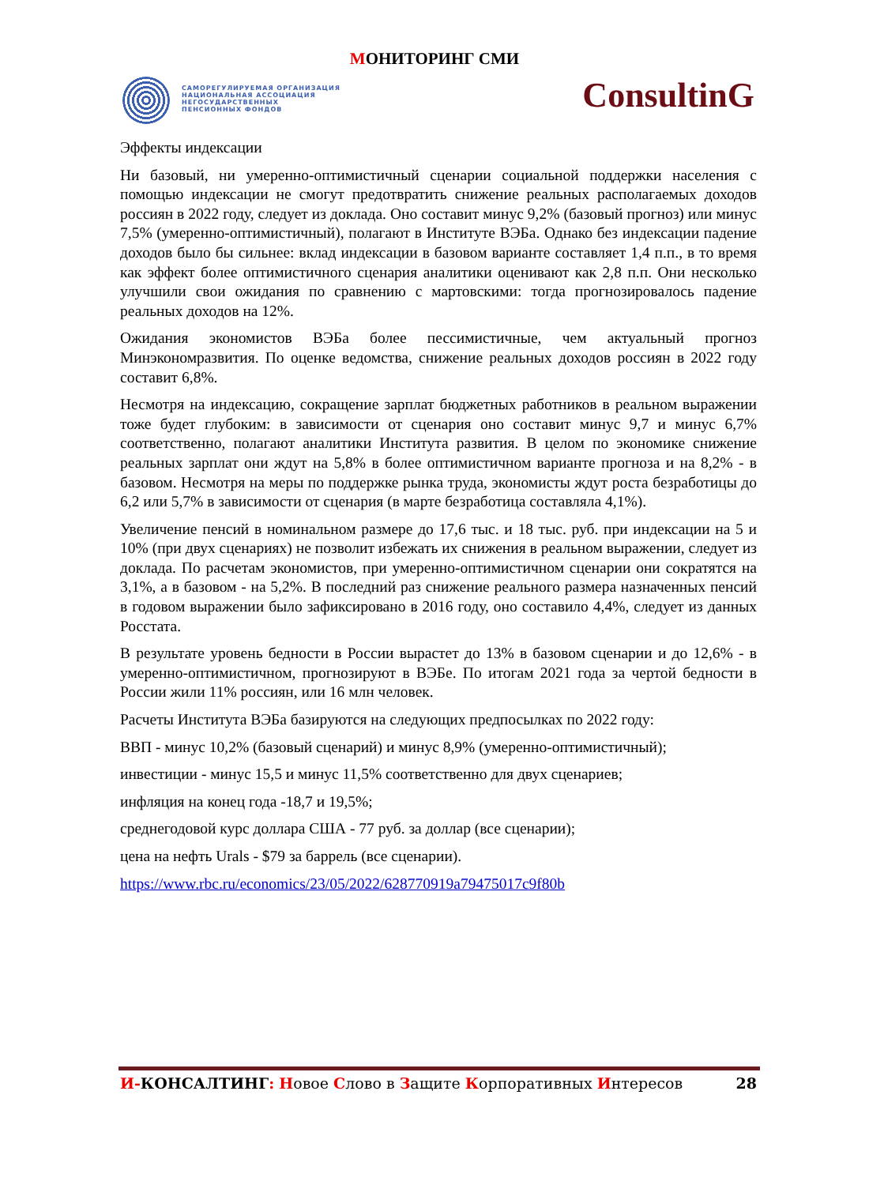МОНИТОРИНГ СМИ
САМОРЕГУЛИРУЕМАЯ ОРГАНИЗАЦИЯ
НАЦИОНАЛЬНАЯ АССОЦИАЦИЯ
НЕГОСУДАРСТВЕННЫХ
ПЕНСИОННЫХ ФОНДОВ
ConsultinG
Эффекты индексации
Ни базовый, ни умеренно-оптимистичный сценарии социальной поддержки населения с помощью индексации не смогут предотвратить снижение реальных располагаемых доходов россиян в 2022 году, следует из доклада. Оно составит минус 9,2% (базовый прогноз) или минус 7,5% (умеренно-оптимистичный), полагают в Институте ВЭБа. Однако без индексации падение доходов было бы сильнее: вклад индексации в базовом варианте составляет 1,4 п.п., в то время как эффект более оптимистичного сценария аналитики оценивают как 2,8 п.п. Они несколько улучшили свои ожидания по сравнению с мартовскими: тогда прогнозировалось падение реальных доходов на 12%.
Ожидания экономистов ВЭБа более пессимистичные, чем актуальный прогноз Минэкономразвития. По оценке ведомства, снижение реальных доходов россиян в 2022 году составит 6,8%.
Несмотря на индексацию, сокращение зарплат бюджетных работников в реальном выражении тоже будет глубоким: в зависимости от сценария оно составит минус 9,7 и минус 6,7% соответственно, полагают аналитики Института развития. В целом по экономике снижение реальных зарплат они ждут на 5,8% в более оптимистичном варианте прогноза и на 8,2% - в базовом. Несмотря на меры по поддержке рынка труда, экономисты ждут роста безработицы до 6,2 или 5,7% в зависимости от сценария (в марте безработица составляла 4,1%).
Увеличение пенсий в номинальном размере до 17,6 тыс. и 18 тыс. руб. при индексации на 5 и 10% (при двух сценариях) не позволит избежать их снижения в реальном выражении, следует из доклада. По расчетам экономистов, при умеренно-оптимистичном сценарии они сократятся на 3,1%, а в базовом - на 5,2%. В последний раз снижение реального размера назначенных пенсий в годовом выражении было зафиксировано в 2016 году, оно составило 4,4%, следует из данных Росстата.
В результате уровень бедности в России вырастет до 13% в базовом сценарии и до 12,6% - в умеренно-оптимистичном, прогнозируют в ВЭБе. По итогам 2021 года за чертой бедности в России жили 11% россиян, или 16 млн человек.
Расчеты Института ВЭБа базируются на следующих предпосылках по 2022 году:
ВВП - минус 10,2% (базовый сценарий) и минус 8,9% (умеренно-оптимистичный);
инвестиции - минус 15,5 и минус 11,5% соответственно для двух сценариев;
инфляция на конец года -18,7 и 19,5%;
среднегодовой курс доллара США - 77 руб. за доллар (все сценарии);
цена на нефть Urals - $79 за баррель (все сценарии).
https://www.rbc.ru/economics/23/05/2022/628770919a79475017c9f80b
И-КОНСАЛТИНГ: Новое Слово в Защите Корпоративных Интересов 28